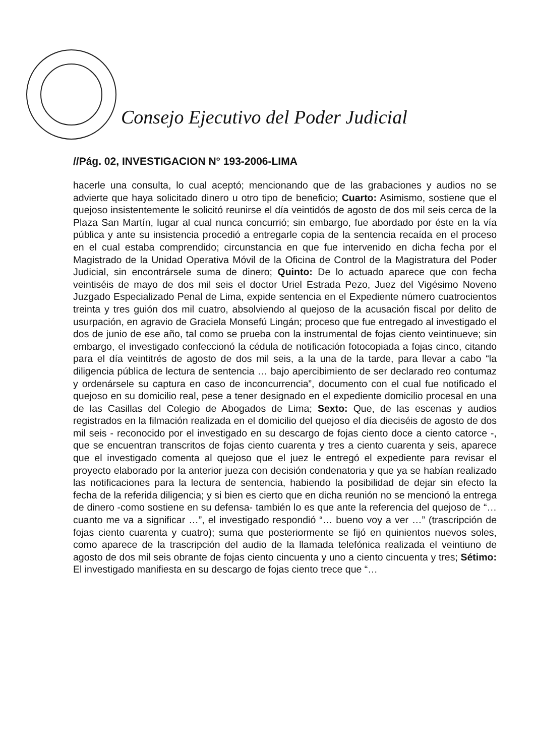Consejo Ejecutivo del Poder Judicial
//Pág. 02, INVESTIGACION N° 193-2006-LIMA
hacerle una consulta, lo cual aceptó; mencionando que de las grabaciones y audios no se advierte que haya solicitado dinero u otro tipo de beneficio; Cuarto: Asimismo, sostiene que el quejoso insistentemente le solicitó reunirse el día veintidós de agosto de dos mil seis cerca de la Plaza San Martín, lugar al cual nunca concurrió; sin embargo, fue abordado por éste en la vía pública y ante su insistencia procedió a entregarle copia de la sentencia recaída en el proceso en el cual estaba comprendido; circunstancia en que fue intervenido en dicha fecha por el Magistrado de la Unidad Operativa Móvil de la Oficina de Control de la Magistratura del Poder Judicial, sin encontrársele suma de dinero; Quinto: De lo actuado aparece que con fecha veintiséis de mayo de dos mil seis el doctor Uriel Estrada Pezo, Juez del Vigésimo Noveno Juzgado Especializado Penal de Lima, expide sentencia en el Expediente número cuatrocientos treinta y tres guión dos mil cuatro, absolviendo al quejoso de la acusación fiscal por delito de usurpación, en agravio de Graciela Monsefú Lingán; proceso que fue entregado al investigado el dos de junio de ese año, tal como se prueba con la instrumental de fojas ciento veintinueve; sin embargo, el investigado confeccionó la cédula de notificación fotocopiada a fojas cinco, citando para el día veintitrés de agosto de dos mil seis, a la una de la tarde, para llevar a cabo “la diligencia pública de lectura de sentencia … bajo apercibimiento de ser declarado reo contumaz y ordenársele su captura en caso de inconcurrencia”, documento con el cual fue notificado el quejoso en su domicilio real, pese a tener designado en el expediente domicilio procesal en una de las Casillas del Colegio de Abogados de Lima; Sexto: Que, de las escenas y audios registrados en la filmación realizada en el domicilio del quejoso el día dieciséis de agosto de dos mil seis - reconocido por el investigado en su descargo de fojas ciento doce a ciento catorce -, que se encuentran transcritos de fojas ciento cuarenta y tres a ciento cuarenta y seis, aparece que el investigado comenta al quejoso que el juez le entregó el expediente para revisar el proyecto elaborado por la anterior jueza con decisión condenatoria y que ya se habían realizado las notificaciones para la lectura de sentencia, habiendo la posibilidad de dejar sin efecto la fecha de la referida diligencia; y si bien es cierto que en dicha reunión no se mencionó la entrega de dinero -como sostiene en su defensa- también lo es que ante la referencia del quejoso de “… cuanto me va a significar …”, el investigado respondió “… bueno voy a ver …” (trascripción de fojas ciento cuarenta y cuatro); suma que posteriormente se fijó en quinientos nuevos soles, como aparece de la trascripción del audio de la llamada telefónica realizada el veintiuno de agosto de dos mil seis obrante de fojas ciento cincuenta y uno a ciento cincuenta y tres; Sétimo: El investigado manifiesta en su descargo de fojas ciento trece que “…